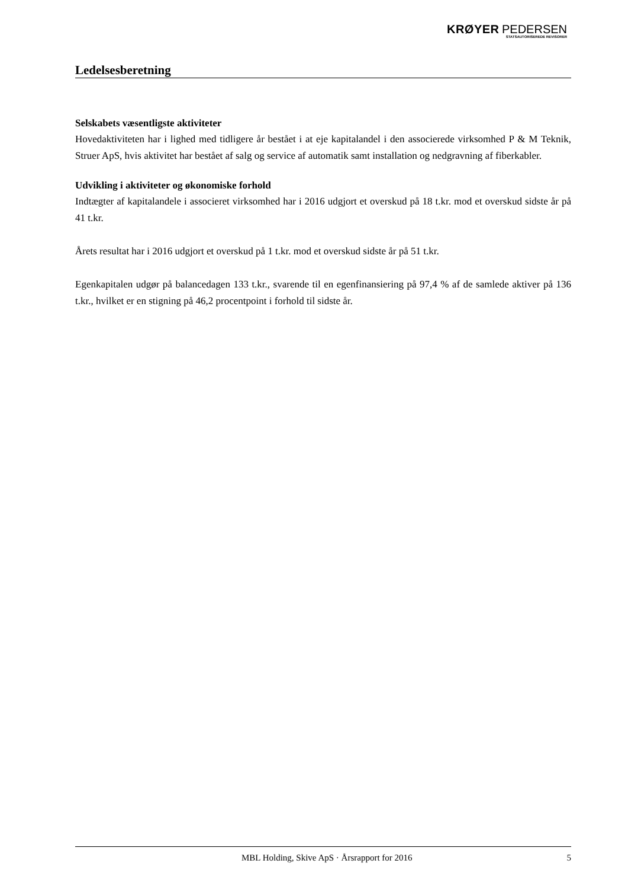KRØYER PEDERSEN
STATSAUTORISEREDE REVISORER
Ledelsesberetning
Selskabets væsentligste aktiviteter
Hovedaktiviteten har i lighed med tidligere år bestået i at eje kapitalandel i den associerede virksomhed P & M Teknik, Struer ApS, hvis aktivitet har bestået af salg og service af automatik samt installation og nedgravning af fiberkabler.
Udvikling i aktiviteter og økonomiske forhold
Indtægter af kapitalandele i associeret virksomhed har i 2016 udgjort et overskud på 18 t.kr. mod et overskud sidste år på 41 t.kr.
Årets resultat har i 2016 udgjort et overskud på 1 t.kr. mod et overskud sidste år på 51 t.kr.
Egenkapitalen udgør på balancedagen 133 t.kr., svarende til en egenfinansiering på 97,4 % af de samlede aktiver på 136 t.kr., hvilket er en stigning på 46,2 procentpoint i forhold til sidste år.
MBL Holding, Skive ApS · Årsrapport for 2016 5